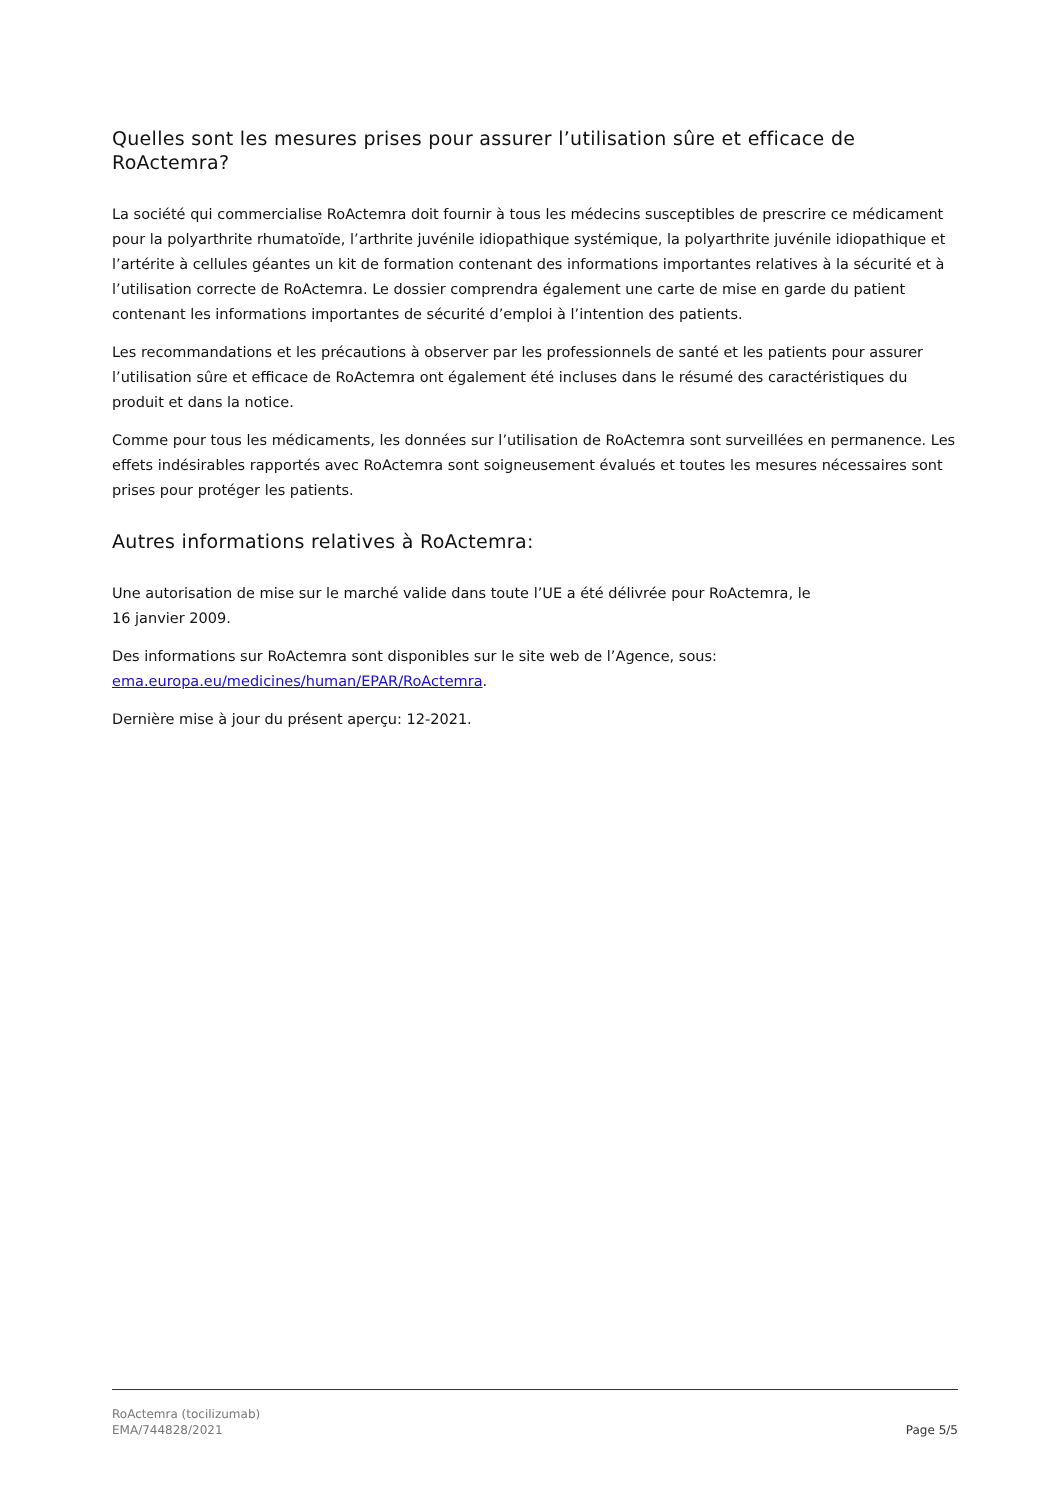Quelles sont les mesures prises pour assurer l’utilisation sûre et efficace de RoActemra?
La société qui commercialise RoActemra doit fournir à tous les médecins susceptibles de prescrire ce médicament pour la polyarthrite rhumatoïde, l’arthrite juvénile idiopathique systémique, la polyarthrite juvénile idiopathique et l’artérite à cellules géantes un kit de formation contenant des informations importantes relatives à la sécurité et à l’utilisation correcte de RoActemra. Le dossier comprendra également une carte de mise en garde du patient contenant les informations importantes de sécurité d’emploi à l’intention des patients.
Les recommandations et les précautions à observer par les professionnels de santé et les patients pour assurer l’utilisation sûre et efficace de RoActemra ont également été incluses dans le résumé des caractéristiques du produit et dans la notice.
Comme pour tous les médicaments, les données sur l’utilisation de RoActemra sont surveillées en permanence. Les effets indésirables rapportés avec RoActemra sont soigneusement évalués et toutes les mesures nécessaires sont prises pour protéger les patients.
Autres informations relatives à RoActemra:
Une autorisation de mise sur le marché valide dans toute l’UE a été délivrée pour RoActemra, le
16 janvier 2009.
Des informations sur RoActemra sont disponibles sur le site web de l’Agence, sous:
ema.europa.eu/medicines/human/EPAR/RoActemra.
Dernière mise à jour du présent aperçu: 12-2021.
RoActemra (tocilizumab)
EMA/744828/2021
Page 5/5